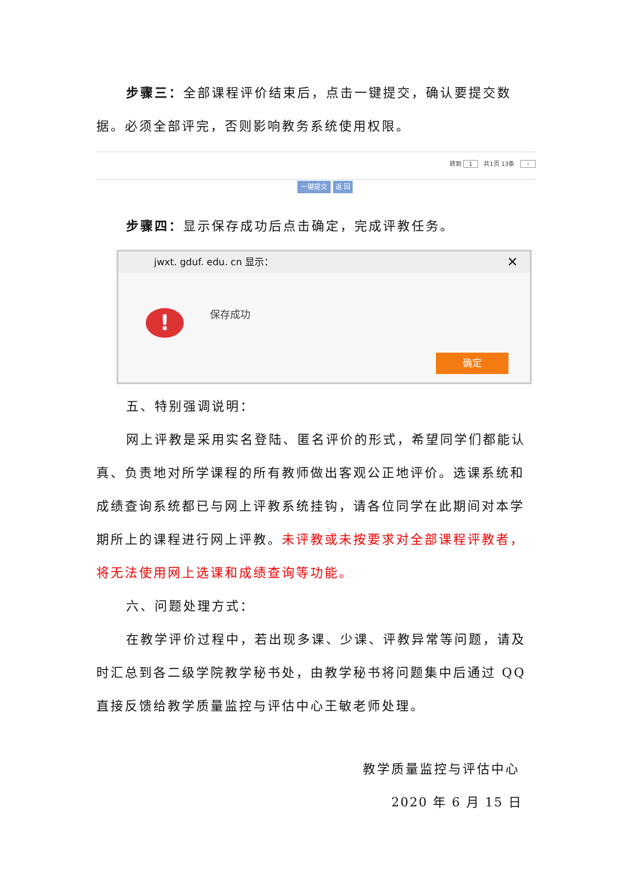步骤三：全部课程评价结束后，点击一键提交，确认要提交数据。必须全部评完，否则影响教务系统使用权限。
转到 1 共1页 13条 ‹
一键提交 返 回
步骤四：显示保存成功后点击确定，完成评教任务。
jwxt. gduf. edu. cn 显示： ✕
! 保存成功
确定
五、特别强调说明：
网上评教是采用实名登陆、匿名评价的形式，希望同学们都能认真、负责地对所学课程的所有教师做出客观公正地评价。选课系统和成绩查询系统都已与网上评教系统挂钩，请各位同学在此期间对本学期所上的课程进行网上评教。未评教或未按要求对全部课程评教者，将无法使用网上选课和成绩查询等功能。
六、问题处理方式：
在教学评价过程中，若出现多课、少课、评教异常等问题，请及时汇总到各二级学院教学秘书处，由教学秘书将问题集中后通过 QQ 直接反馈给教学质量监控与评估中心王敏老师处理。
教学质量监控与评估中心
2020 年 6 月 15 日